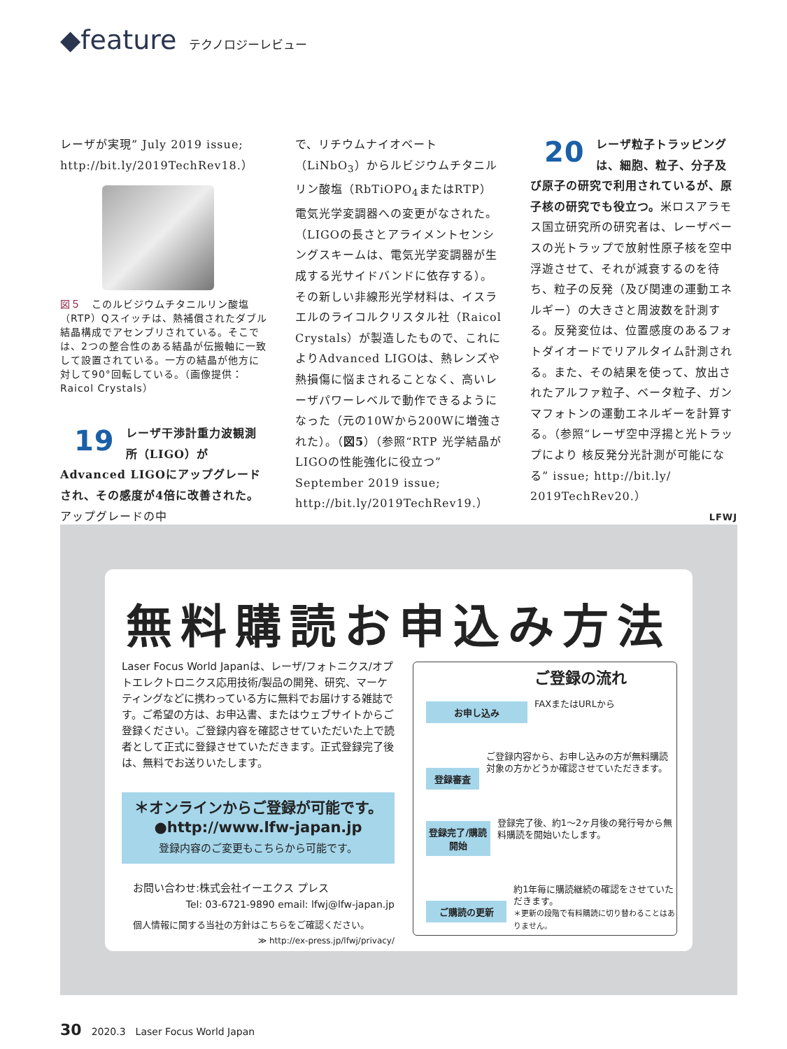◆feature テクノロジーレビュー
レーザが実現” July 2019 issue; http://bit.ly/2019TechRev18.）
図５　このルビジウムチタニルリン酸塩（RTP）Qスイッチは、熱補償されたダブル結晶構成でアセンブリされている。そこでは、2つの整合性のある結晶が伝搬軸に一致して設置されている。一方の結晶が他方に対して90°回転している。（画像提供：Raicol Crystals）
19 レーザ干渉計重力波観測所（LIGO）がAdvanced LIGOにアップグレードされ、その感度が4倍に改善された。アップグレードの中
で、リチウムナイオベート（LiNbO<sub>3</sub>）からルビジウムチタニルリン酸塩（RbTiOPO<sub>4</sub>またはRTP）電気光学変調器への変更がなされた。（LIGOの長さとアライメントセンシングスキームは、電気光学変調器が生成する光サイドバンドに依存する）。その新しい非線形光学材料は、イスラエルのライコルクリスタル社（Raicol Crystals）が製造したもので、これによりAdvanced LIGOは、熱レンズや熱損傷に悩まされることなく、高いレーザパワーレベルで動作できるようになった（元の10Wから200Wに増強された）。（図5）（参照“RTP 光学結晶がLIGOの性能強化に役立つ” September 2019 issue; http://bit.ly/2019TechRev19.）
20 レーザ粒子トラッピングは、細胞、粒子、分子及び原子の研究で利用されているが、原子核の研究でも役立つ。米ロスアラモス国立研究所の研究者は、レーザベースの光トラップで放射性原子核を空中浮遊させて、それが減衰するのを待ち、粒子の反発（及び関連の運動エネルギー）の大きさと周波数を計測する。反発変位は、位置感度のあるフォトダイオードでリアルタイム計測される。また、その結果を使って、放出されたアルファ粒子、ベータ粒子、ガンマフォトンの運動エネルギーを計算する。（参照“レーザ空中浮揚と光トラップにより 核反発分光計測が可能になる” issue; http://bit.ly/ 2019TechRev20.）
LFWJ
無料購読お申込み方法
Laser Focus World Japanは、レーザ/フォトニクス/オプトエレクトロニクス応用技術/製品の開発、研究、マーケティングなどに携わっている方に無料でお届けする雑誌です。ご希望の方は、お申込書、またはウェブサイトからご登録ください。ご登録内容を確認させていただいた上で読者として正式に登録させていただきます。正式登録完了後は、無料でお送りいたします。
＊オンラインからご登録が可能です。
●http://www.lfw-japan.jp
登録内容のご変更もこちらから可能です。
お問い合わせ:株式会社イーエクス プレス
Tel: 03-6721-9890 email: lfwj@lfw-japan.jp
個人情報に関する当社の方針はこちらをご確認ください。
≫ http://ex-press.jp/lfwj/privacy/
お申し込み
ご登録の流れ
FAXまたはURLから
登録審査
ご登録内容から、お申し込みの方が無料購読対象の方かどうか確認させていただきます。
登録完了/購読開始
登録完了後、約1〜2ヶ月後の発行号から無料購読を開始いたします。
ご購読の更新
約1年毎に購読継続の確認をさせていただきます。
＊更新の段階で有料購読に切り替わることはありません。
30　2020.3　Laser Focus World Japan